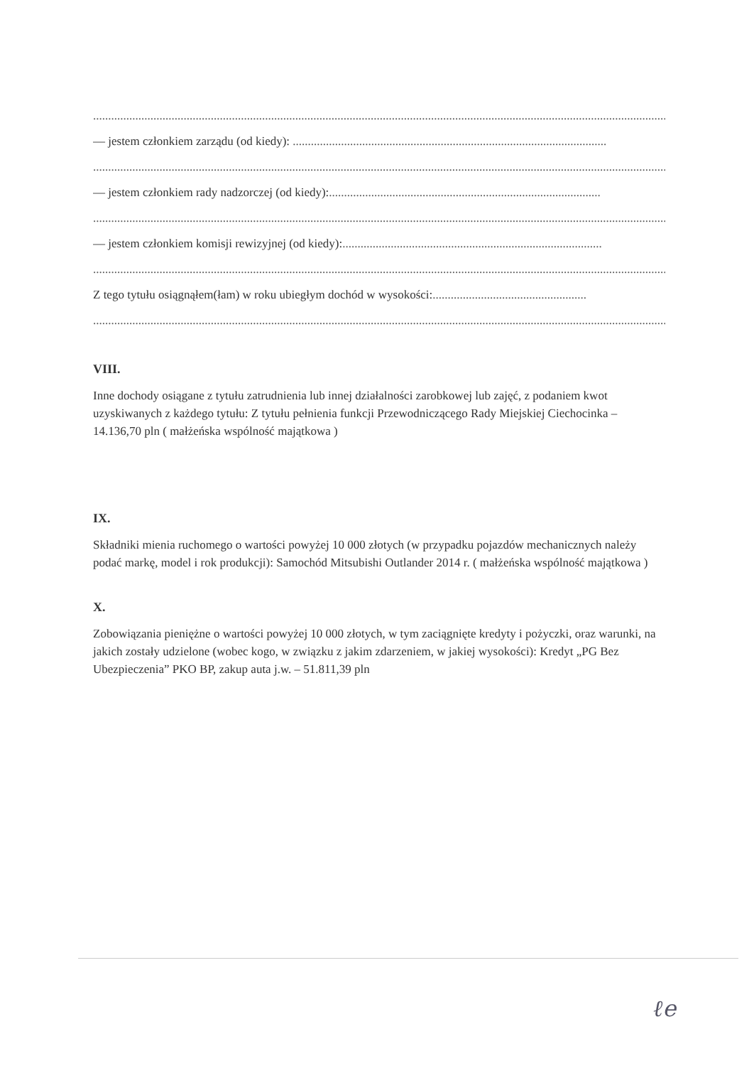....................................................................................................................................................................................................
— jestem członkiem zarządu (od kiedy): ........................................................................................................
....................................................................................................................................................................................................
— jestem członkiem rady nadzorczej (od kiedy):..........................................................................................
....................................................................................................................................................................................................
— jestem członkiem komisji rewizyjnej (od kiedy):......................................................................................
....................................................................................................................................................................................................
Z tego tytułu osiągnąłem(łam) w roku ubiegłym dochód w wysokości:...................................................
....................................................................................................................................................................................................
VIII.
Inne dochody osiągane z tytułu zatrudnienia lub innej działalności zarobkowej lub zajęć, z podaniem kwot uzyskiwanych z każdego tytułu: Z tytułu pełnienia funkcji Przewodniczącego Rady Miejskiej Ciechocinka – 14.136,70 pln ( małżeńska wspólność majątkowa )
IX.
Składniki mienia ruchomego o wartości powyżej 10 000 złotych (w przypadku pojazdów mechanicznych należy podać markę, model i rok produkcji): Samochód Mitsubishi Outlander 2014 r. ( małżeńska wspólność majątkowa )
X.
Zobowiązania pieniężne o wartości powyżej 10 000 złotych, w tym zaciągnięte kredyty i pożyczki, oraz warunki, na jakich zostały udzielone (wobec kogo, w związku z jakim zdarzeniem, w jakiej wysokości): Kredyt „PG Bez Ubezpieczenia” PKO BP, zakup auta j.w. – 51.811,39 pln
ℓe